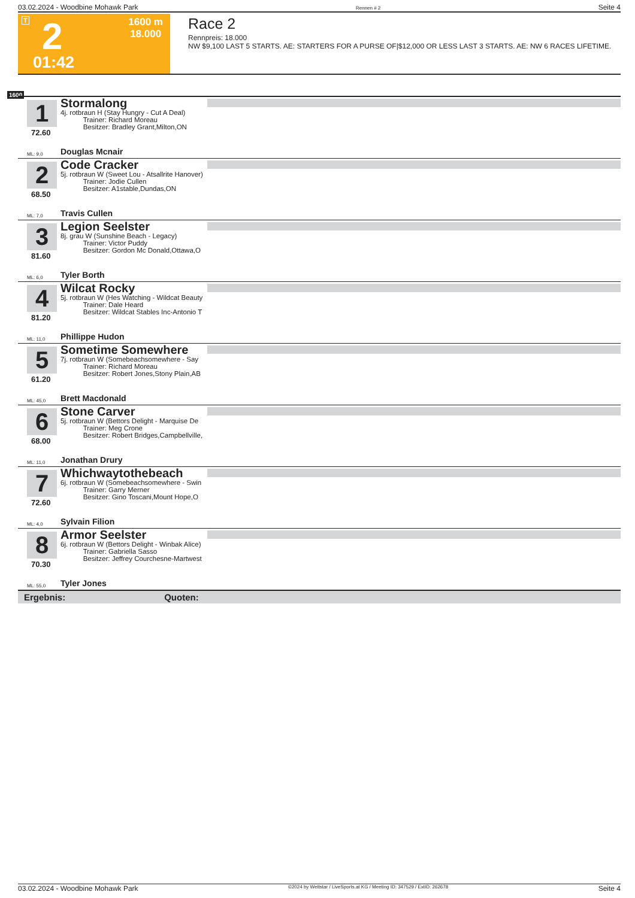03.02.2024 - Woodbine Mohawk Park Rennen # 2 Seite 4
T 2 1600 m
18.000
01:42
Race 2
Rennpreis: 18.000
NW $9,100 LAST 5 STARTS. AE: STARTERS FOR A PURSE OF|$12,000 OR LESS LAST 3 STARTS. AE: NW 6 RACES LIFETIME.
1600
1
72.60
Stormalong
4j. rotbraun H (Stay Hungry - Cut A Deal)
    Trainer: Richard Moreau
    Besitzer: Bradley Grant,Milton,ON
ML: 9,0 Douglas Mcnair
2
68.50
Code Cracker
5j. rotbraun W (Sweet Lou - Atsallrite Hanover)
    Trainer: Jodie Cullen
    Besitzer: A1stable,Dundas,ON
ML: 7,0 Travis Cullen
3
81.60
Legion Seelster
8j. grau W (Sunshine Beach - Legacy)
    Trainer: Victor Puddy
    Besitzer: Gordon Mc Donald,Ottawa,O
ML: 6,0 Tyler Borth
4
81.20
Wilcat Rocky
5j. rotbraun W (Hes Watching - Wildcat Beauty
    Trainer: Dale Heard
    Besitzer: Wildcat Stables Inc-Antonio T
ML: 11,0 Phillippe Hudon
5
61.20
Sometime Somewhere
7j. rotbraun W (Somebeachsomewhere - Say
    Trainer: Richard Moreau
    Besitzer: Robert Jones,Stony Plain,AB
ML: 45,0 Brett Macdonald
6
68.00
Stone Carver
5j. rotbraun W (Bettors Delight - Marquise De
    Trainer: Meg Crone
    Besitzer: Robert Bridges,Campbellville,
ML: 11,0 Jonathan Drury
7
72.60
Whichwaytothebeach
6j. rotbraun W (Somebeachsomewhere - Swin
    Trainer: Garry Merner
    Besitzer: Gino Toscani,Mount Hope,O
ML: 4,0 Sylvain Filion
8
70.30
Armor Seelster
6j. rotbraun W (Bettors Delight - Winbak Alice)
    Trainer: Gabriella Sasso
    Besitzer: Jeffrey Courchesne-Martwest
ML: 55,0 Tyler Jones
Ergebnis:           Quoten:
03.02.2024 - Woodbine Mohawk Park ©2024 by Wettstar / LiveSports.at KG / Meeting ID: 347529 / ExtID: 262678 Seite 4